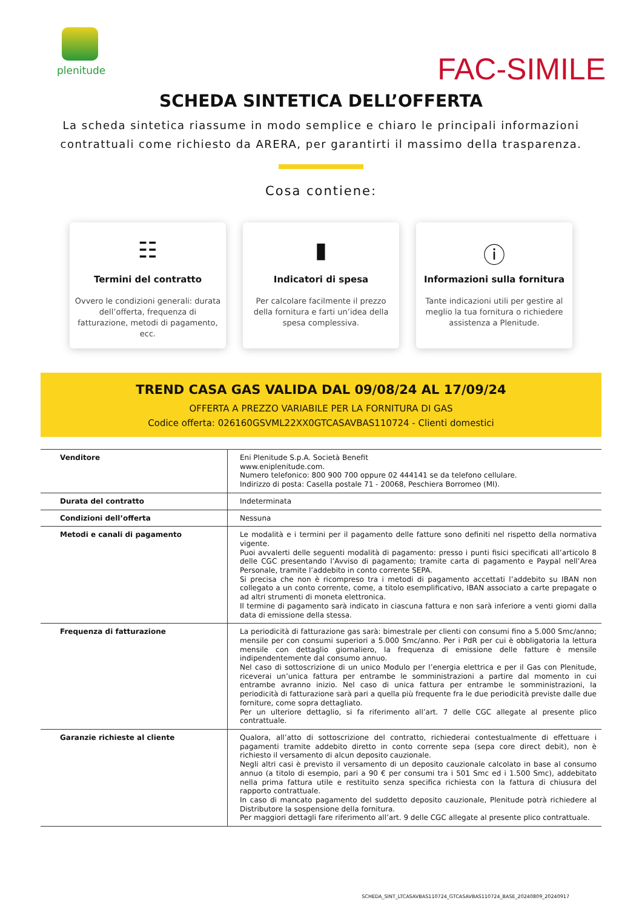plenitude
FAC-SIMILE
SCHEDA SINTETICA DELL’OFFERTA
La scheda sintetica riassume in modo semplice e chiaro le principali informazioni contrattuali come richiesto da ARERA, per garantirti il massimo della trasparenza.
Cosa contiene:
☷
Termini del contratto
Ovvero le condizioni generali: durata dell’offerta, frequenza di fatturazione, metodi di pagamento, ecc.
▮
Indicatori di spesa
Per calcolare facilmente il prezzo della fornitura e farti un’idea della spesa complessiva.
ⓘ
Informazioni sulla fornitura
Tante indicazioni utili per gestire al meglio la tua fornitura o richiedere assistenza a Plenitude.
TREND CASA GAS VALIDA DAL 09/08/24 AL 17/09/24
OFFERTA A PREZZO VARIABILE PER LA FORNITURA DI GAS
Codice offerta: 026160GSVML22XX0GTCASAVBAS110724 - Clienti domestici
| Venditore | Eni Plenitude S.p.A. Società Benefit www.eniplenitude.com. Numero telefonico: 800 900 700 oppure 02 444141 se da telefono cellulare. Indirizzo di posta: Casella postale 71 - 20068, Peschiera Borromeo (MI). |
| Durata del contratto | Indeterminata |
| Condizioni dell’offerta | Nessuna |
| Metodi e canali di pagamento | Le modalità e i termini per il pagamento delle fatture sono definiti nel rispetto della normativa vigente. Puoi avvalerti delle seguenti modalità di pagamento: presso i punti fisici specificati all’articolo 8 delle CGC presentando l’Avviso di pagamento; tramite carta di pagamento e Paypal nell’Area Personale, tramite l’addebito in conto corrente SEPA. Si precisa che non è ricompreso tra i metodi di pagamento accettati l’addebito su IBAN non collegato a un conto corrente, come, a titolo esemplificativo, IBAN associato a carte prepagate o ad altri strumenti di moneta elettronica. Il termine di pagamento sarà indicato in ciascuna fattura e non sarà inferiore a venti giorni dalla data di emissione della stessa. |
| Frequenza di fatturazione | La periodicità di fatturazione gas sarà: bimestrale per clienti con consumi fino a 5.000 Smc/anno; mensile per con consumi superiori a 5.000 Smc/anno. Per i PdR per cui è obbligatoria la lettura mensile con dettaglio giornaliero, la frequenza di emissione delle fatture è mensile indipendentemente dal consumo annuo. Nel caso di sottoscrizione di un unico Modulo per l’energia elettrica e per il Gas con Plenitude, riceverai un’unica fattura per entrambe le somministrazioni a partire dal momento in cui entrambe avranno inizio. Nel caso di unica fattura per entrambe le somministrazioni, la periodicità di fatturazione sarà pari a quella più frequente fra le due periodicità previste dalle due forniture, come sopra dettagliato. Per un ulteriore dettaglio, si fa riferimento all’art. 7 delle CGC allegate al presente plico contrattuale. |
| Garanzie richieste al cliente | Qualora, all’atto di sottoscrizione del contratto, richiederai contestualmente di effettuare i pagamenti tramite addebito diretto in conto corrente sepa (sepa core direct debit), non è richiesto il versamento di alcun deposito cauzionale. Negli altri casi è previsto il versamento di un deposito cauzionale calcolato in base al consumo annuo (a titolo di esempio, pari a 90 € per consumi tra i 501 Smc ed i 1.500 Smc), addebitato nella prima fattura utile e restituito senza specifica richiesta con la fattura di chiusura del rapporto contrattuale. In caso di mancato pagamento del suddetto deposito cauzionale, Plenitude potrà richiedere al Distributore la sospensione della fornitura. Per maggiori dettagli fare riferimento all’art. 9 delle CGC allegate al presente plico contrattuale. |
SCHEDA_SINT_LTCASAVBAS110724_GTCASAVBAS110724_BASE_20240809_20240917